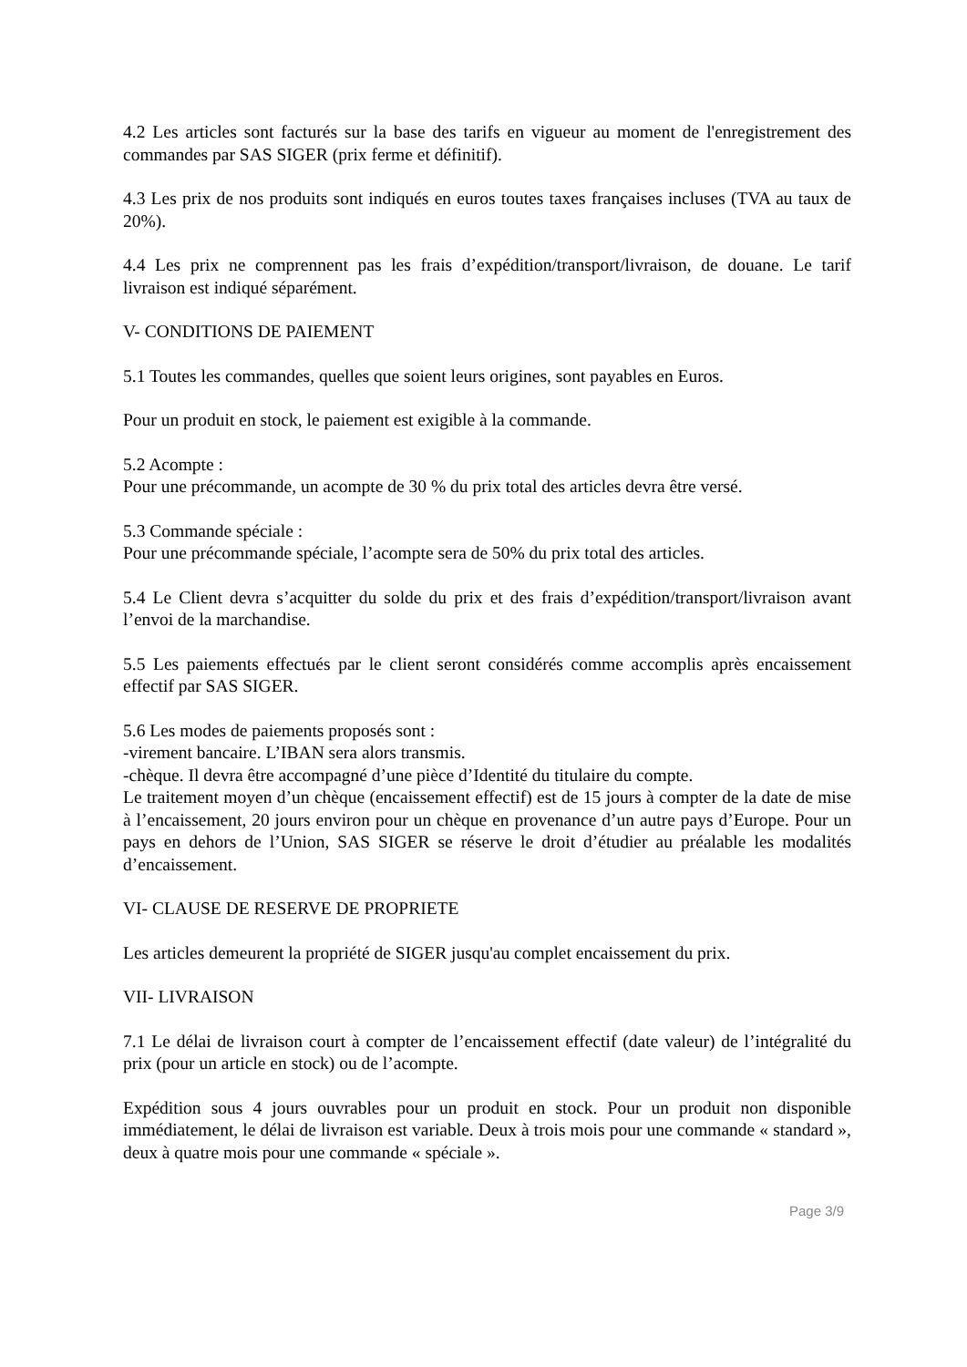4.2 Les articles sont facturés sur la base des tarifs en vigueur au moment de l'enregistrement des commandes par SAS SIGER (prix ferme et définitif).
4.3 Les prix de nos produits sont indiqués en euros toutes taxes françaises incluses (TVA au taux de 20%).
4.4 Les prix ne comprennent pas les frais d’expédition/transport/livraison, de douane. Le tarif livraison est indiqué séparément.
V- CONDITIONS DE PAIEMENT
5.1 Toutes les commandes, quelles que soient leurs origines, sont payables en Euros.
Pour un produit en stock, le paiement est exigible à la commande.
5.2 Acompte :
Pour une précommande, un acompte de 30 % du prix total des articles devra être versé.
5.3 Commande spéciale :
Pour une précommande spéciale, l’acompte sera de 50% du prix total des articles.
5.4 Le Client devra s’acquitter du solde du prix et des frais d’expédition/transport/livraison avant l’envoi de la marchandise.
5.5 Les paiements effectués par le client seront considérés comme accomplis après encaissement effectif par SAS SIGER.
5.6 Les modes de paiements proposés sont :
-virement bancaire. L’IBAN sera alors transmis.
-chèque. Il devra être accompagné d’une pièce d’Identité du titulaire du compte.
Le traitement moyen d’un chèque (encaissement effectif) est de 15 jours à compter de la date de mise à l’encaissement, 20 jours environ pour un chèque en provenance d’un autre pays d’Europe. Pour un pays en dehors de l’Union, SAS SIGER se réserve le droit d’étudier au préalable les modalités d’encaissement.
VI- CLAUSE DE RESERVE DE PROPRIETE
Les articles demeurent la propriété de SIGER jusqu'au complet encaissement du prix.
VII- LIVRAISON
7.1 Le délai de livraison court à compter de l’encaissement effectif (date valeur) de l’intégralité du prix (pour un article en stock) ou de l’acompte.
Expédition sous 4 jours ouvrables pour un produit en stock. Pour un produit non disponible immédiatement, le délai de livraison est variable. Deux à trois mois pour une commande « standard », deux à quatre mois pour une commande « spéciale ».
Page 3/9